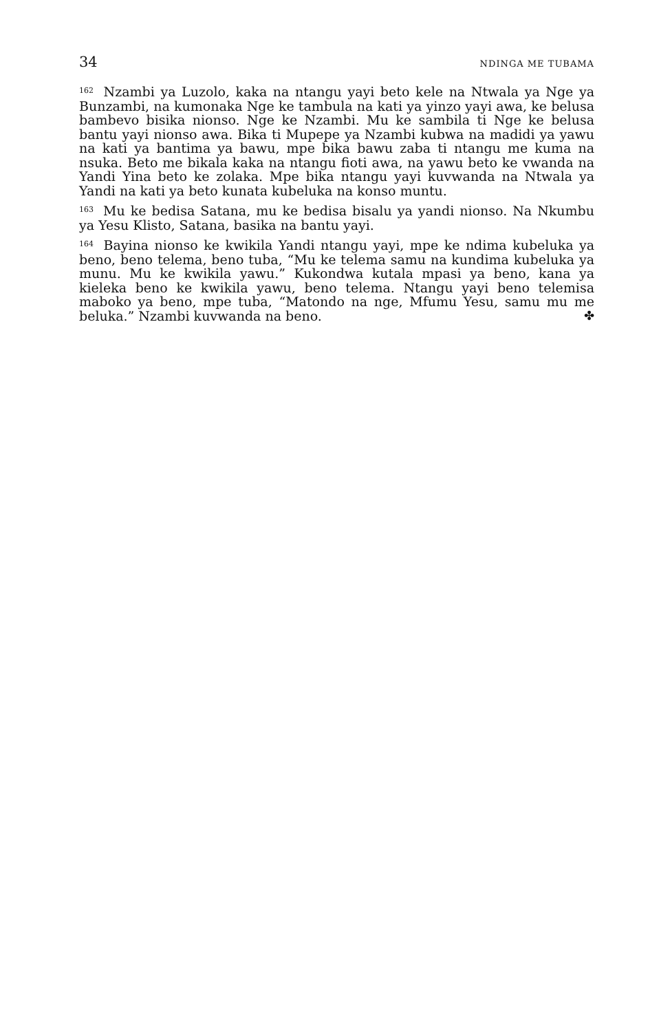34 NDINGA ME TUBAMA
<sup>162</sup> Nzambi ya Luzolo, kaka na ntangu yayi beto kele na Ntwala ya Nge ya Bunzambi, na kumonaka Nge ke tambula na kati ya yinzo yayi awa, ke belusa bambevo bisika nionso. Nge ke Nzambi. Mu ke sambila ti Nge ke belusa bantu yayi nionso awa. Bika ti Mupepe ya Nzambi kubwa na madidi ya yawu na kati ya bantima ya bawu, mpe bika bawu zaba ti ntangu me kuma na nsuka. Beto me bikala kaka na ntangu fioti awa, na yawu beto ke vwanda na Yandi Yina beto ke zolaka. Mpe bika ntangu yayi kuvwanda na Ntwala ya Yandi na kati ya beto kunata kubeluka na konso muntu.
<sup>163</sup> Mu ke bedisa Satana, mu ke bedisa bisalu ya yandi nionso. Na Nkumbu ya Yesu Klisto, Satana, basika na bantu yayi.
<sup>164</sup> Bayina nionso ke kwikila Yandi ntangu yayi, mpe ke ndima kubeluka ya beno, beno telema, beno tuba, “Mu ke telema samu na kundima kubeluka ya munu. Mu ke kwikila yawu.” Kukondwa kutala mpasi ya beno, kana ya kieleka beno ke kwikila yawu, beno telema. Ntangu yayi beno telemisa maboko ya beno, mpe tuba, “Matondo na nge, Mfumu Yesu, samu mu me beluka.” Nzambi kuvwanda na beno. ✤